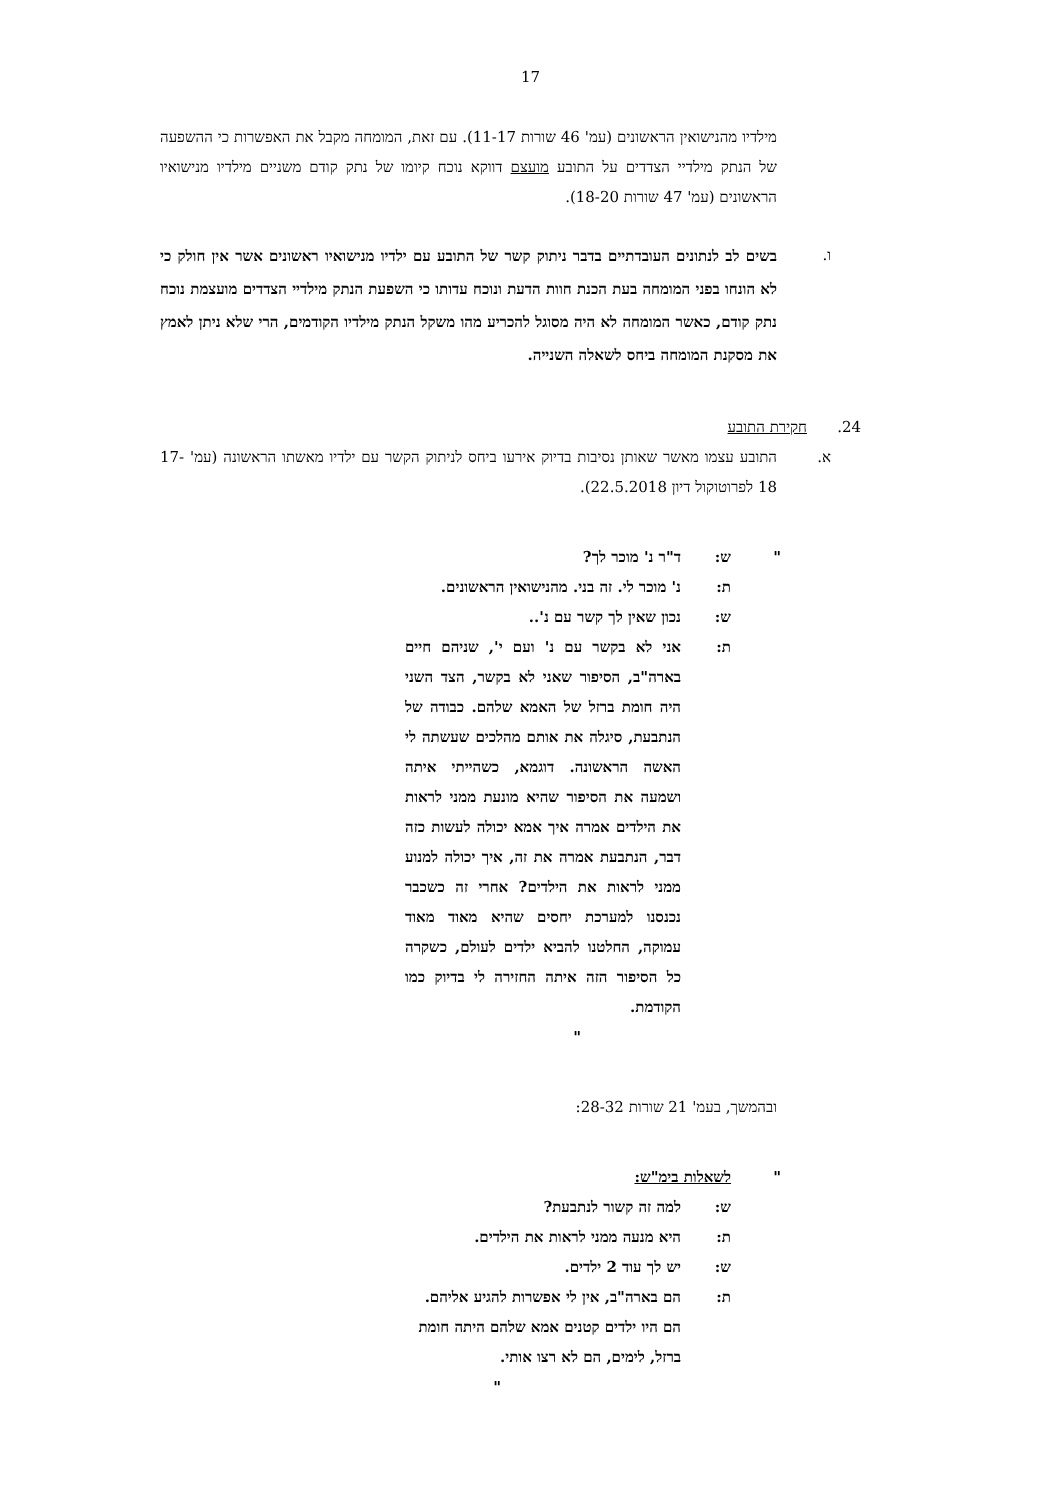17
מילדיו מהנישואין הראשונים (עמ' 46 שורות 11-17). עם זאת, המומחה מקבל את האפשרות כי ההשפעה של הנתק מילדיי הצדדים על התובע מועצם דווקא נוכח קיומו של נתק קודם משניים מילדיו מנישואיו הראשונים (עמ' 47 שורות 18-20).
ו.
בשים לב לנתונים העובדתיים בדבר ניתוק קשר של התובע עם ילדיו מנישואיו ראשונים אשר אין חולק כי לא הונחו בפני המומחה בעת הכנת חוות הדעת ונוכח עדותו כי השפעת הנתק מילדיי הצדדים מועצמת נוכח נתק קודם, כאשר המומחה לא היה מסוגל להכריע מהו משקל הנתק מילדיו הקודמים, הרי שלא ניתן לאמץ את מסקנת המומחה ביחס לשאלה השנייה.
24. חקירת התובע
א. התובע עצמו מאשר שאותן נסיבות בדיוק אירעו ביחס לניתוק הקשר עם ילדיו מאשתו הראשונה (עמ' 17-18 לפרוטוקול דיון 22.5.2018).
" ש: ד"ר נ' מוכר לך?
ת: נ' מוכר לי. זה בני. מהנישואין הראשונים.
ש: נכון שאין לך קשר עם נ'..
ת: אני לא בקשר עם נ' ועם י', שניהם חיים בארה"ב, הסיפור שאני לא בקשר, הצד השני היה חומת ברזל של האמא שלהם. כבודה של הנתבעת, סיגלה את אותם מהלכים שעשתה לי האשה הראשונה. דוגמא, כשהייתי איתה ושמעה את הסיפור שהיא מונעת ממני לראות את הילדים אמרה איך אמא יכולה לעשות כזה דבר, הנתבעת אמרה את זה, איך יכולה למנוע ממני לראות את הילדים? אחרי זה כשכבר נכנסנו למערכת יחסים שהיא מאוד מאוד עמוקה, החלטנו להביא ילדים לעולם, כשקרה כל הסיפור הזה איתה החזירה לי בדיוק כמו הקודמת.
"
ובהמשך, בעמ' 21 שורות 28-32:
" לשאלות בימ"ש:
ש: למה זה קשור לנתבעת?
ת: היא מנעה ממני לראות את הילדים.
ש: יש לך עוד 2 ילדים.
ת: הם בארה"ב, אין לי אפשרות להגיע אליהם.
הם היו ילדים קטנים אמא שלהם היתה חומת ברזל, לימים, הם לא רצו אותי. "